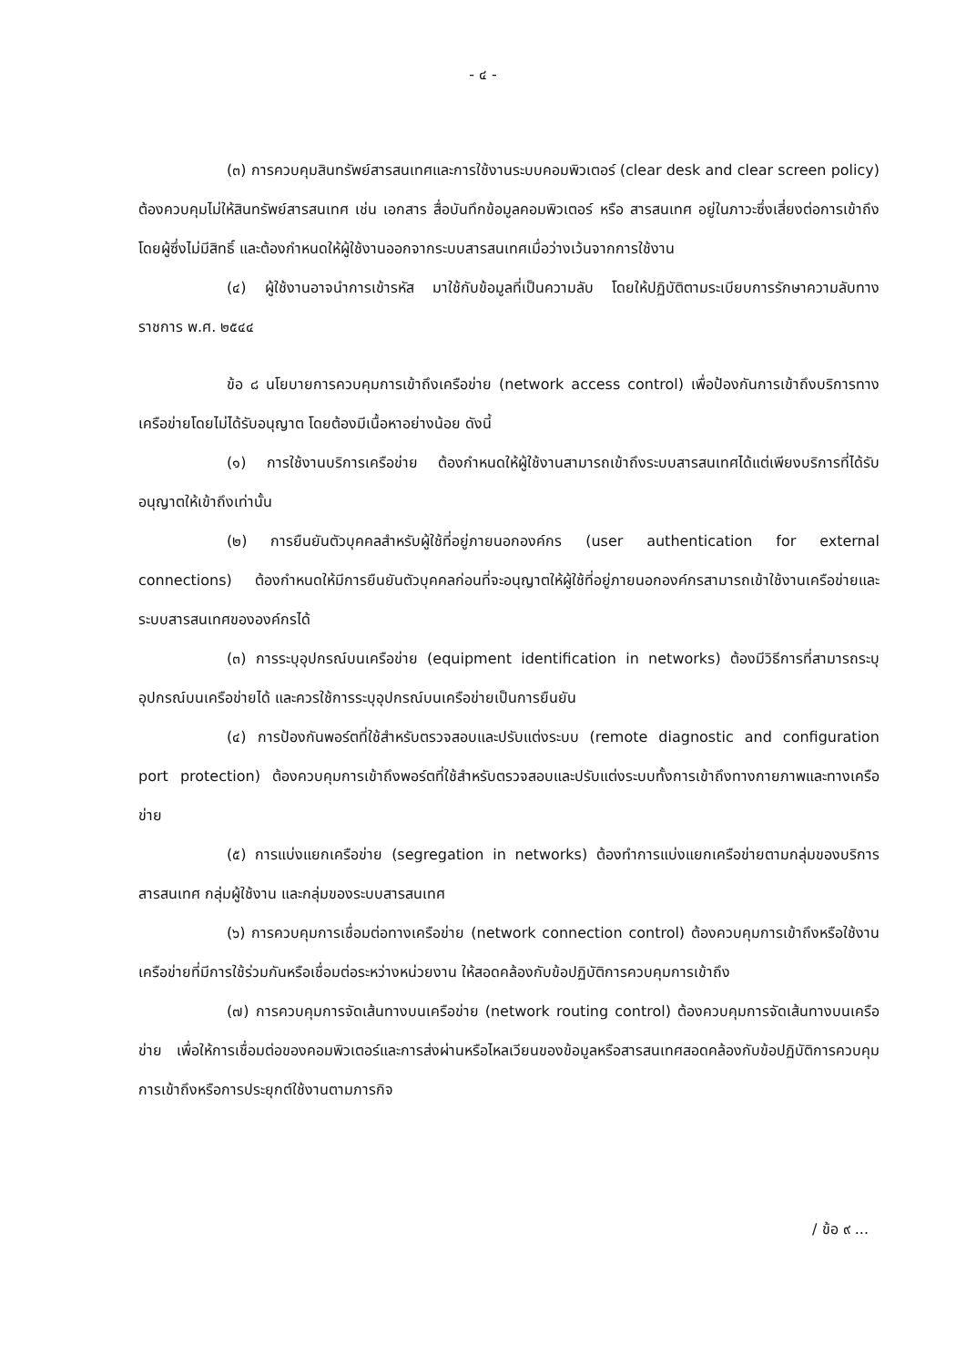- ๔ -
(๓) การควบคุมสินทรัพย์สารสนเทศและการใช้งานระบบคอมพิวเตอร์ (clear desk and clear screen policy) ต้องควบคุมไม่ให้สินทรัพย์สารสนเทศ เช่น เอกสาร สื่อบันทึกข้อมูลคอมพิวเตอร์ หรือ สารสนเทศ อยู่ในภาวะซึ่งเสี่ยงต่อการเข้าถึงโดยผู้ซึ่งไม่มีสิทธิ์ และต้องกำหนดให้ผู้ใช้งานออกจากระบบสารสนเทศเมื่อว่างเว้นจากการใช้งาน
(๔) ผู้ใช้งานอาจนำการเข้ารหัส มาใช้กับข้อมูลที่เป็นความลับ โดยให้ปฏิบัติตามระเบียบการรักษาความลับทางราชการ พ.ศ. ๒๕๔๔
ข้อ ๘ นโยบายการควบคุมการเข้าถึงเครือข่าย (network access control) เพื่อป้องกันการเข้าถึงบริการทางเครือข่ายโดยไม่ได้รับอนุญาต โดยต้องมีเนื้อหาอย่างน้อย ดังนี้
(๑) การใช้งานบริการเครือข่าย ต้องกำหนดให้ผู้ใช้งานสามารถเข้าถึงระบบสารสนเทศได้แต่เพียงบริการที่ได้รับอนุญาตให้เข้าถึงเท่านั้น
(๒) การยืนยันตัวบุคคลสำหรับผู้ใช้ที่อยู่ภายนอกองค์กร (user authentication for external connections) ต้องกำหนดให้มีการยืนยันตัวบุคคลก่อนที่จะอนุญาตให้ผู้ใช้ที่อยู่ภายนอกองค์กรสามารถเข้าใช้งานเครือข่ายและระบบสารสนเทศขององค์กรได้
(๓) การระบุอุปกรณ์บนเครือข่าย (equipment identification in networks) ต้องมีวิธีการที่สามารถระบุอุปกรณ์บนเครือข่ายได้ และควรใช้การระบุอุปกรณ์บนเครือข่ายเป็นการยืนยัน
(๔) การป้องกันพอร์ตที่ใช้สำหรับตรวจสอบและปรับแต่งระบบ (remote diagnostic and configuration port protection) ต้องควบคุมการเข้าถึงพอร์ตที่ใช้สำหรับตรวจสอบและปรับแต่งระบบทั้งการเข้าถึงทางกายภาพและทางเครือข่าย
(๕) การแบ่งแยกเครือข่าย (segregation in networks) ต้องทำการแบ่งแยกเครือข่ายตามกลุ่มของบริการสารสนเทศ กลุ่มผู้ใช้งาน และกลุ่มของระบบสารสนเทศ
(๖) การควบคุมการเชื่อมต่อทางเครือข่าย (network connection control) ต้องควบคุมการเข้าถึงหรือใช้งานเครือข่ายที่มีการใช้ร่วมกันหรือเชื่อมต่อระหว่างหน่วยงาน ให้สอดคล้องกับข้อปฏิบัติการควบคุมการเข้าถึง
(๗) การควบคุมการจัดเส้นทางบนเครือข่าย (network routing control) ต้องควบคุมการจัดเส้นทางบนเครือข่าย เพื่อให้การเชื่อมต่อของคอมพิวเตอร์และการส่งผ่านหรือไหลเวียนของข้อมูลหรือสารสนเทศสอดคล้องกับข้อปฏิบัติการควบคุมการเข้าถึงหรือการประยุกต์ใช้งานตามภารกิจ
/ ข้อ ๙ ...